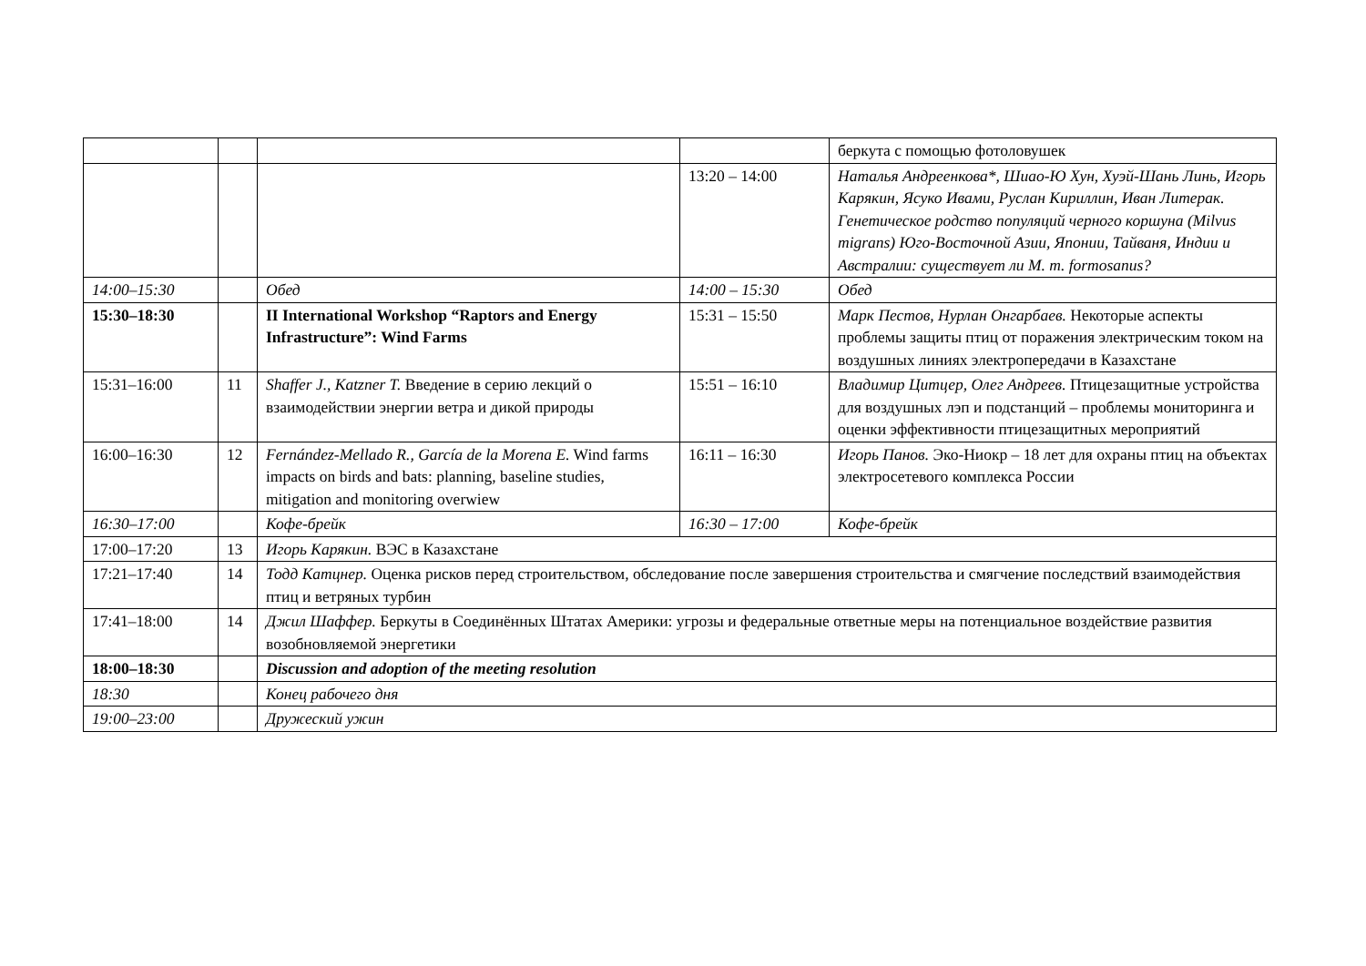| | | | | беркута с помощью фотоловушек |
| | | | 13:20 – 14:00 | Наталья Андреенкова*, Шиао-Ю Хун, Хуэй-Шань Линь, Игорь Карякин, Ясуко Ивами, Руслан Кириллин, Иван Литерак. Генетическое родство популяций черного коршуна (Milvus migrans) Юго-Восточной Азии, Японии, Тайваня, Индии и Австралии: существует ли M. m. formosanus? |
| 14:00–15:30 | | Обед | 14:00 – 15:30 | Обед |
| 15:30–18:30 | | II International Workshop “Raptors and Energy Infrastructure”: Wind Farms | 15:31 – 15:50 | Марк Пестов, Нурлан Онгарбаев. Некоторые аспекты проблемы защиты птиц от поражения электрическим током на воздушных линиях электропередачи в Казахстане |
| 15:31–16:00 | 11 | Shaffer J., Katzner T. Введение в серию лекций о взаимодействии энергии ветра и дикой природы | 15:51 – 16:10 | Владимир Цитцер, Олег Андреев. Птицезащитные устройства для воздушных лэп и подстанций – проблемы мониторинга и оценки эффективности птицезащитных мероприятий |
| 16:00–16:30 | 12 | Fernández-Mellado R., García de la Morena E. Wind farms impacts on birds and bats: planning, baseline studies, mitigation and monitoring overwiew | 16:11 – 16:30 | Игорь Панов. Эко-Ниокр – 18 лет для охраны птиц на объектах электросетевого комплекса России |
| 16:30–17:00 | | Кофе-брейк | 16:30 – 17:00 | Кофе-брейк |
| 17:00–17:20 | 13 | Игорь Карякин. ВЭС в Казахстане | | |
| 17:21–17:40 | 14 | Тодд Катцнер. Оценка рисков перед строительством, обследование после завершения строительства и смягчение последствий взаимодействия птиц и ветряных турбин | | |
| 17:41–18:00 | 14 | Джил Шаффер. Беркуты в Соединённых Штатах Америки: угрозы и федеральные ответные меры на потенциальное воздействие развития возобновляемой энергетики | | |
| 18:00–18:30 | | Discussion and adoption of the meeting resolution | | |
| 18:30 | | Конец рабочего дня | | |
| 19:00–23:00 | | Дружеский ужин | | |